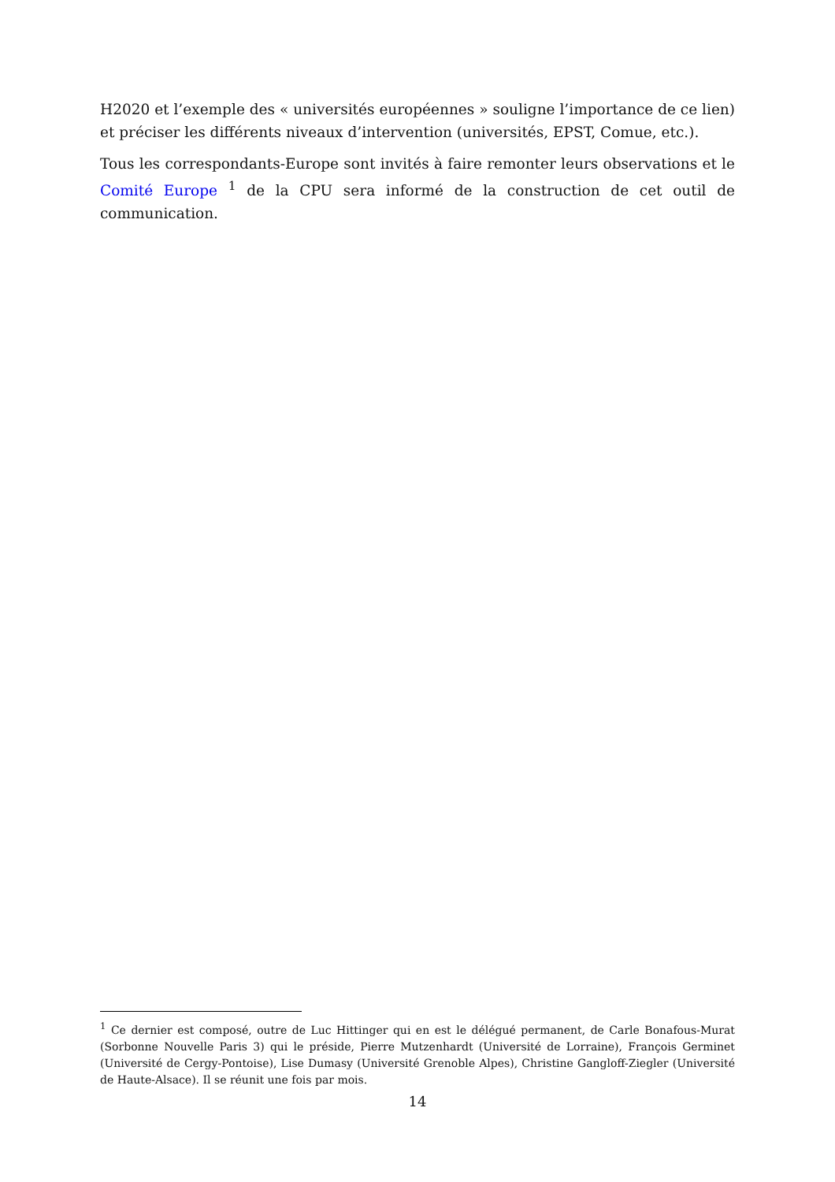H2020 et l’exemple des « universités européennes » souligne l’importance de ce lien) et préciser les différents niveaux d’intervention (universités, EPST, Comue, etc.).
Tous les correspondants-Europe sont invités à faire remonter leurs observations et le Comité Europe <sup>1</sup> de la CPU sera informé de la construction de cet outil de communication.
<sup>1</sup> Ce dernier est composé, outre de Luc Hittinger qui en est le délégué permanent, de Carle Bonafous-Murat (Sorbonne Nouvelle Paris 3) qui le préside, Pierre Mutzenhardt (Université de Lorraine), François Germinet (Université de Cergy-Pontoise), Lise Dumasy (Université Grenoble Alpes), Christine Gangloff-Ziegler (Université de Haute-Alsace). Il se réunit une fois par mois.
14